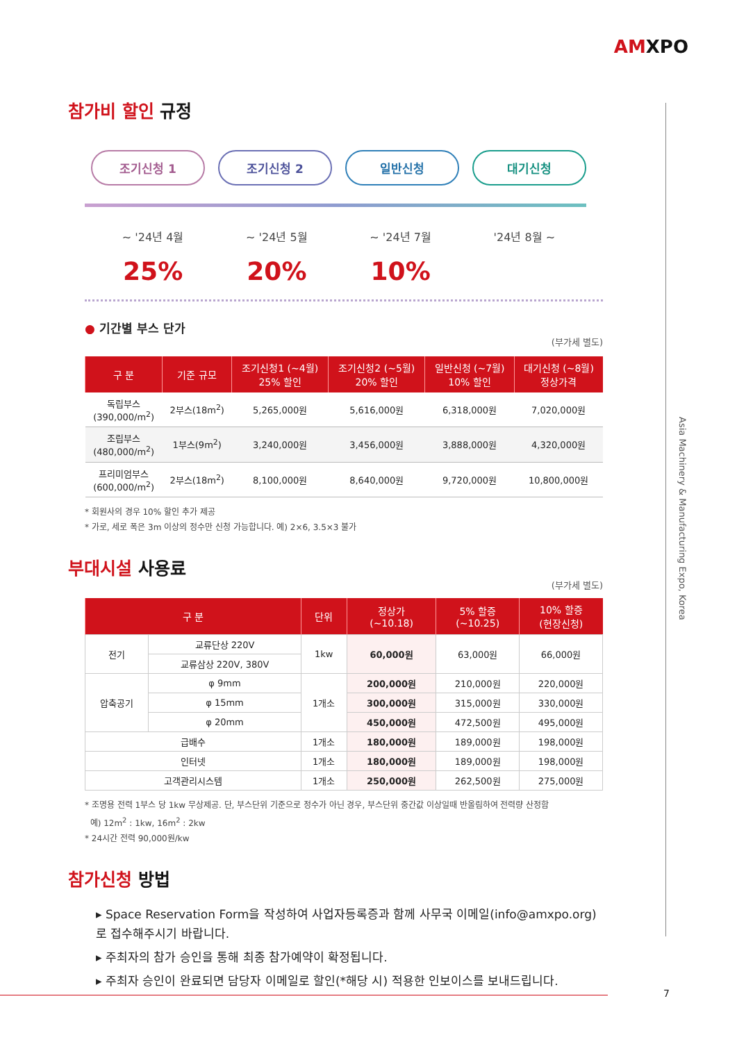AMXPO
Asia Machinery & Manufacturing Expo, Korea
참가비 할인 규정
조기신청 1 조기신청 2 일반신청 대기신청
~ '24년 4월 ~ '24년 5월 ~ '24년 7월 '24년 8월 ~
25% 20% 10%
● 기간별 부스 단가
(부가세 별도)
| 구 분 | 기준 규모 | 조기신청1 (~4월) 25% 할인 | 조기신청2 (~5월) 20% 할인 | 일반신청 (~7월) 10% 할인 | 대기신청 (~8월) 정상가격 |
| --- | --- | --- | --- | --- | --- |
| 독립부스 (390,000/m<sup>2</sup>) | 2부스(18m<sup>2</sup>) | 5,265,000원 | 5,616,000원 | 6,318,000원 | 7,020,000원 |
| 조립부스 (480,000/m<sup>2</sup>) | 1부스(9m<sup>2</sup>) | 3,240,000원 | 3,456,000원 | 3,888,000원 | 4,320,000원 |
| 프리미엄부스 (600,000/m<sup>2</sup>) | 2부스(18m<sup>2</sup>) | 8,100,000원 | 8,640,000원 | 9,720,000원 | 10,800,000원 |
* 회원사의 경우 10% 할인 추가 제공
* 가로, 세로 폭은 3m 이상의 정수만 신청 가능합니다. 예) 2×6, 3.5×3 불가
부대시설 사용료
(부가세 별도)
| 구 분 | | 단위 | 정상가 (~10.18) | 5% 할증 (~10.25) | 10% 할증 (현장신청) |
| --- | --- | --- | --- | --- | --- |
| 전기 | 교류단상 220V | 1kw | 60,000원 | 63,000원 | 66,000원 |
| | 교류삼상 220V, 380V | | | | |
| 압축공기 | φ 9mm | 1개소 | 200,000원 | 210,000원 | 220,000원 |
| | φ 15mm | | 300,000원 | 315,000원 | 330,000원 |
| | φ 20mm | | 450,000원 | 472,500원 | 495,000원 |
| 급배수 | | 1개소 | 180,000원 | 189,000원 | 198,000원 |
| 인터넷 | | 1개소 | 180,000원 | 189,000원 | 198,000원 |
| 고객관리시스템 | | 1개소 | 250,000원 | 262,500원 | 275,000원 |
* 조명용 전력 1부스 당 1kw 무상제공. 단, 부스단위 기준으로 정수가 아닌 경우, 부스단위 중간값 이상일때 반올림하여 전력량 산정함
예) 12m<sup>2</sup> : 1kw, 16m<sup>2</sup> : 2kw
* 24시간 전력 90,000원/kw
참가신청 방법
▸ Space Reservation Form을 작성하여 사업자등록증과 함께 사무국 이메일(info@amxpo.org)로 접수해주시기 바랍니다.
▸ 주최자의 참가 승인을 통해 최종 참가예약이 확정됩니다.
▸ 주최자 승인이 완료되면 담당자 이메일로 할인(*해당 시) 적용한 인보이스를 보내드립니다.
7